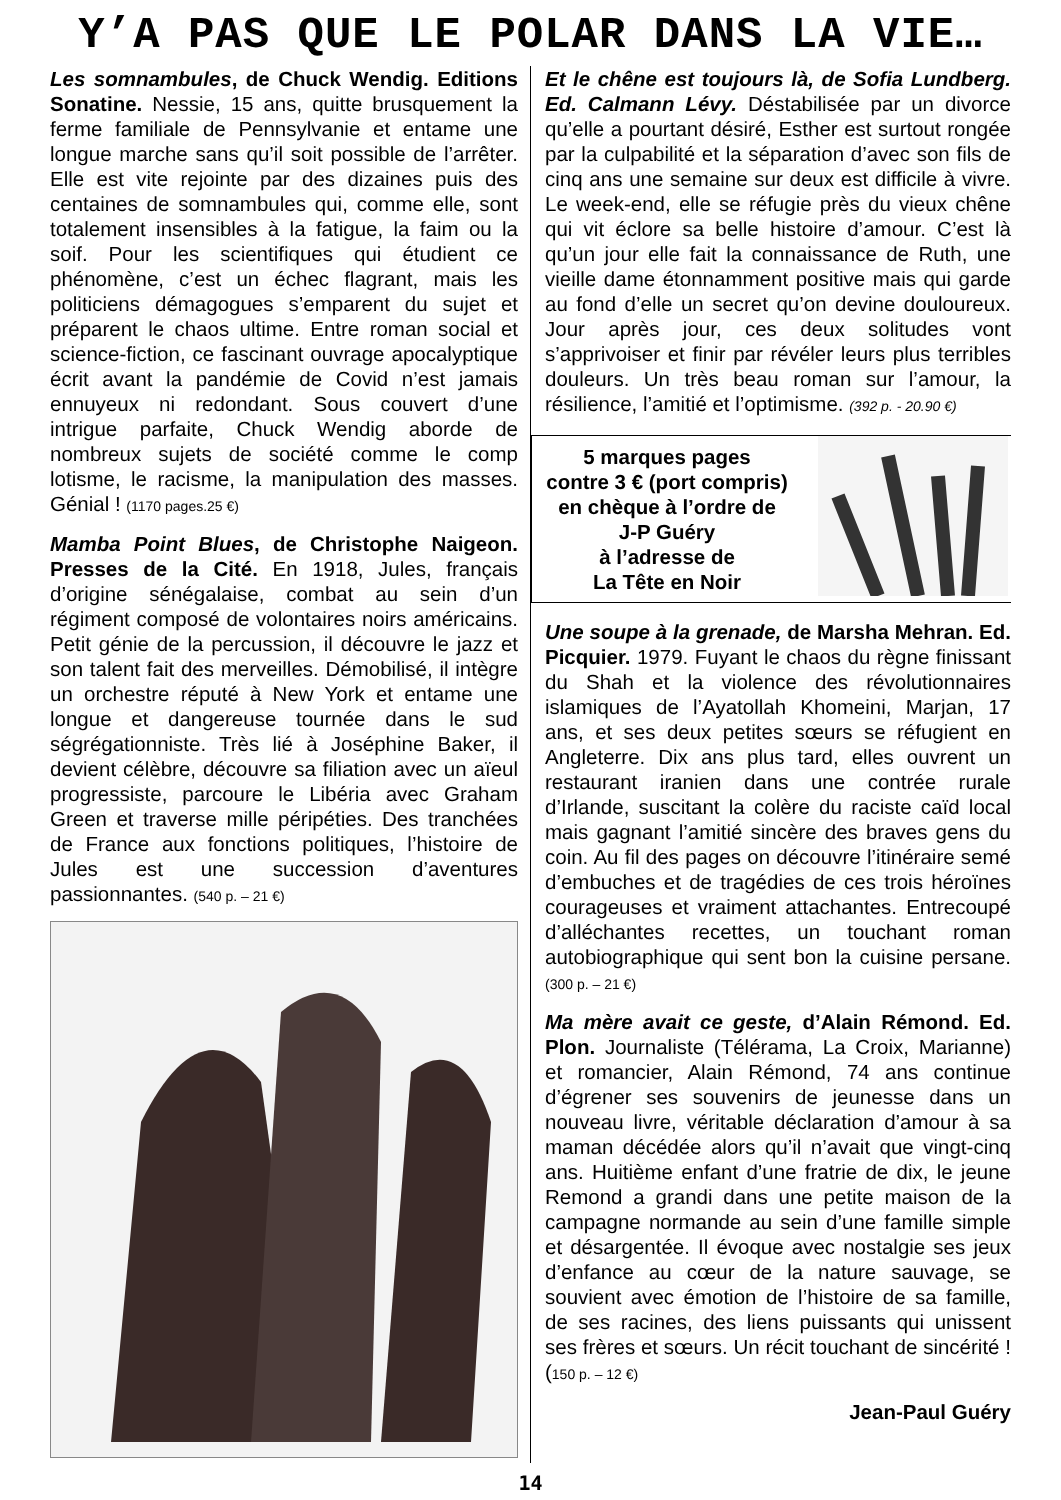Y’A PAS QUE LE POLAR DANS LA VIE…
Les somnambules, de Chuck Wendig. Editions Sonatine. Nessie, 15 ans, quitte brusquement la ferme familiale de Pennsylvanie et entame une longue marche sans qu’il soit possible de l’arrêter. Elle est vite rejointe par des dizaines puis des centaines de somnambules qui, comme elle, sont totalement insensibles à la fatigue, la faim ou la soif. Pour les scientifiques qui étudient ce phénomène, c’est un échec flagrant, mais les politiciens démagogues s’emparent du sujet et préparent le chaos ultime. Entre roman social et science-fiction, ce fascinant ouvrage apocalyptique écrit avant la pandémie de Covid n’est jamais ennuyeux ni redondant. Sous couvert d’une intrigue parfaite, Chuck Wendig aborde de nombreux sujets de société comme le comp lotisme, le racisme, la manipulation des masses. Génial ! (1170 pages.25 €)
Mamba Point Blues, de Christophe Naigeon. Presses de la Cité. En 1918, Jules, français d’origine sénégalaise, combat au sein d’un régiment composé de volontaires noirs américains. Petit génie de la percussion, il découvre le jazz et son talent fait des merveilles. Démobilisé, il intègre un orchestre réputé à New York et entame une longue et dangereuse tournée dans le sud ségrégationniste. Très lié à Joséphine Baker, il devient célèbre, découvre sa filiation avec un aïeul progressiste, parcoure le Libéria avec Graham Green et traverse mille péripéties. Des tranchées de France aux fonctions politiques, l’histoire de Jules est une succession d’aventures passionnantes. (540 p. – 21 €)
Et le chêne est toujours là, de Sofia Lundberg. Ed. Calmann Lévy. Déstabilisée par un divorce qu’elle a pourtant désiré, Esther est surtout rongée par la culpabilité et la séparation d’avec son fils de cinq ans une semaine sur deux est difficile à vivre. Le week-end, elle se réfugie près du vieux chêne qui vit éclore sa belle histoire d’amour. C’est là qu’un jour elle fait la connaissance de Ruth, une vieille dame étonnamment positive mais qui garde au fond d’elle un secret qu’on devine douloureux. Jour après jour, ces deux solitudes vont s’apprivoiser et finir par révéler leurs plus terribles douleurs. Un très beau roman sur l’amour, la résilience, l’amitié et l’optimisme. (392 p. - 20.90 €)
5 marques pages
contre 3 € (port compris)
en chèque à l’ordre de
J-P Guéry
à l’adresse de
La Tête en Noir
Une soupe à la grenade, de Marsha Mehran. Ed. Picquier. 1979. Fuyant le chaos du règne finissant du Shah et la violence des révolutionnaires islamiques de l’Ayatollah Khomeini, Marjan, 17 ans, et ses deux petites sœurs se réfugient en Angleterre. Dix ans plus tard, elles ouvrent un restaurant iranien dans une contrée rurale d’Irlande, suscitant la colère du raciste caïd local mais gagnant l’amitié sincère des braves gens du coin. Au fil des pages on découvre l’itinéraire semé d’embuches et de tragédies de ces trois héroïnes courageuses et vraiment attachantes. Entrecoupé d’alléchantes recettes, un touchant roman autobiographique qui sent bon la cuisine persane. (300 p. – 21 €)
Ma mère avait ce geste, d’Alain Rémond. Ed. Plon. Journaliste (Télérama, La Croix, Marianne) et romancier, Alain Rémond, 74 ans continue d’égrener ses souvenirs de jeunesse dans un nouveau livre, véritable déclaration d’amour à sa maman décédée alors qu’il n’avait que vingt-cinq ans. Huitième enfant d’une fratrie de dix, le jeune Remond a grandi dans une petite maison de la campagne normande au sein d’une famille simple et désargentée. Il évoque avec nostalgie ses jeux d’enfance au cœur de la nature sauvage, se souvient avec émotion de l’histoire de sa famille, de ses racines, des liens puissants qui unissent ses frères et sœurs. Un récit touchant de sincérité ! (150 p. – 12 €)
Jean-Paul Guéry
14